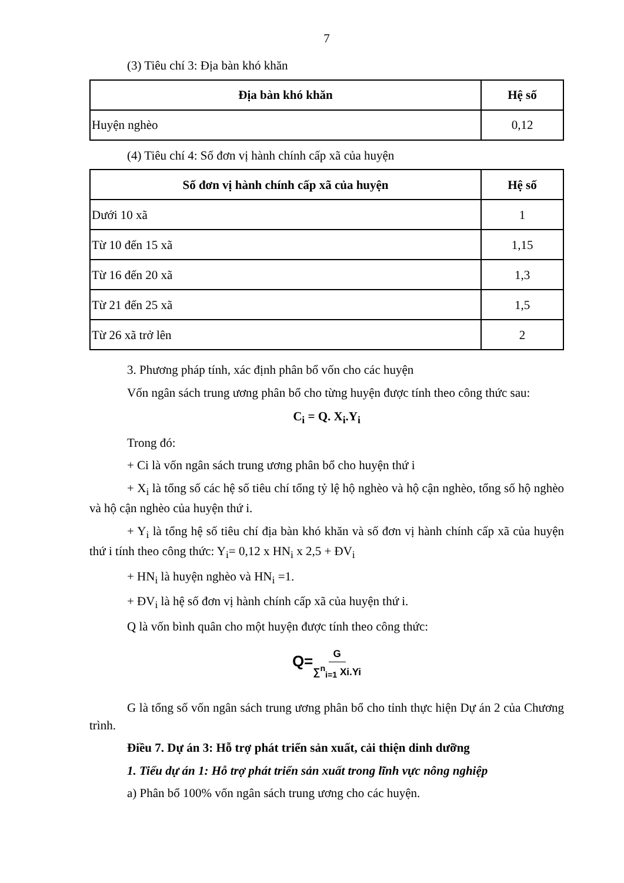7
(3) Tiêu chí 3: Địa bàn khó khăn
| Địa bàn khó khăn | Hệ số |
| --- | --- |
| Huyện nghèo | 0,12 |
(4) Tiêu chí 4: Số đơn vị hành chính cấp xã của huyện
| Số đơn vị hành chính cấp xã của huyện | Hệ số |
| --- | --- |
| Dưới 10 xã | 1 |
| Từ 10 đến 15 xã | 1,15 |
| Từ 16 đến 20 xã | 1,3 |
| Từ 21 đến 25 xã | 1,5 |
| Từ 26 xã trở lên | 2 |
3. Phương pháp tính, xác định phân bổ vốn cho các huyện
Vốn ngân sách trung ương phân bổ cho từng huyện được tính theo công thức sau:
C<sub>i</sub> = Q. X<sub>i</sub>.Y<sub>i</sub>
Trong đó:
+ Ci là vốn ngân sách trung ương phân bổ cho huyện thứ i
+ X<sub>i</sub> là tổng số các hệ số tiêu chí tổng tỷ lệ hộ nghèo và hộ cận nghèo, tổng số hộ nghèo và hộ cận nghèo của huyện thứ i.
+ Y<sub>i</sub> là tổng hệ số tiêu chí địa bàn khó khăn và số đơn vị hành chính cấp xã của huyện thứ i tính theo công thức: Y<sub>i</sub>= 0,12 x HN<sub>i</sub> x 2,5 + ĐV<sub>i</sub>
+ HN<sub>i</sub> là huyện nghèo và HN<sub>i</sub> =1.
+ ĐV<sub>i</sub> là hệ số đơn vị hành chính cấp xã của huyện thứ i.
Q là vốn bình quân cho một huyện được tính theo công thức:
Q=G ∑<sup>n</sup><sub>i=1</sub> Xi.Yi
G là tổng số vốn ngân sách trung ương phân bổ cho tỉnh thực hiện Dự án 2 của Chương trình.
Điều 7. Dự án 3: Hỗ trợ phát triển sản xuất, cải thiện dinh dưỡng
1. Tiểu dự án 1: Hỗ trợ phát triển sản xuất trong lĩnh vực nông nghiệp
a) Phân bổ 100% vốn ngân sách trung ương cho các huyện.